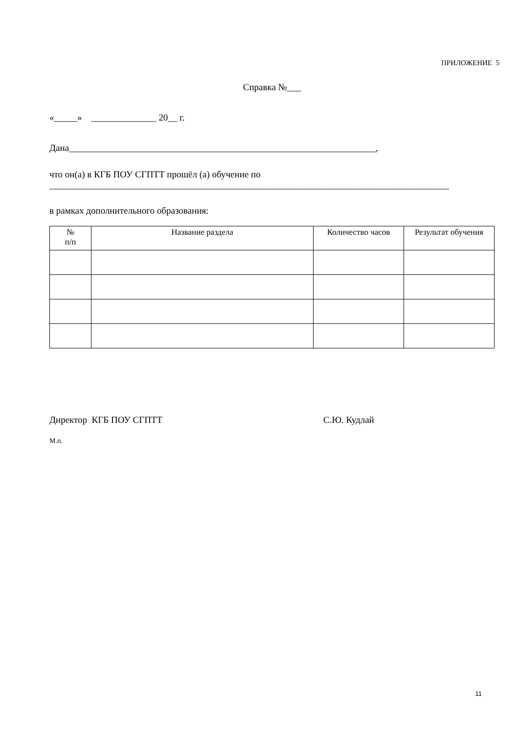ПРИЛОЖЕНИЕ 5
Справка №___
«_____» ______________ 20__ г.
Дана__________________________________________________________________,
что он(а) в КГБ ПОУ СГПТТ прошёл (а) обучение по
______________________________________________________________________________________
в рамках дополнительного образования:
| № п/п | Название раздела | Количество часов | Результат обучения |
| --- | --- | --- | --- |
Директор КГБ ПОУ СГПТТ С.Ю. Кудлай
М.п.
11